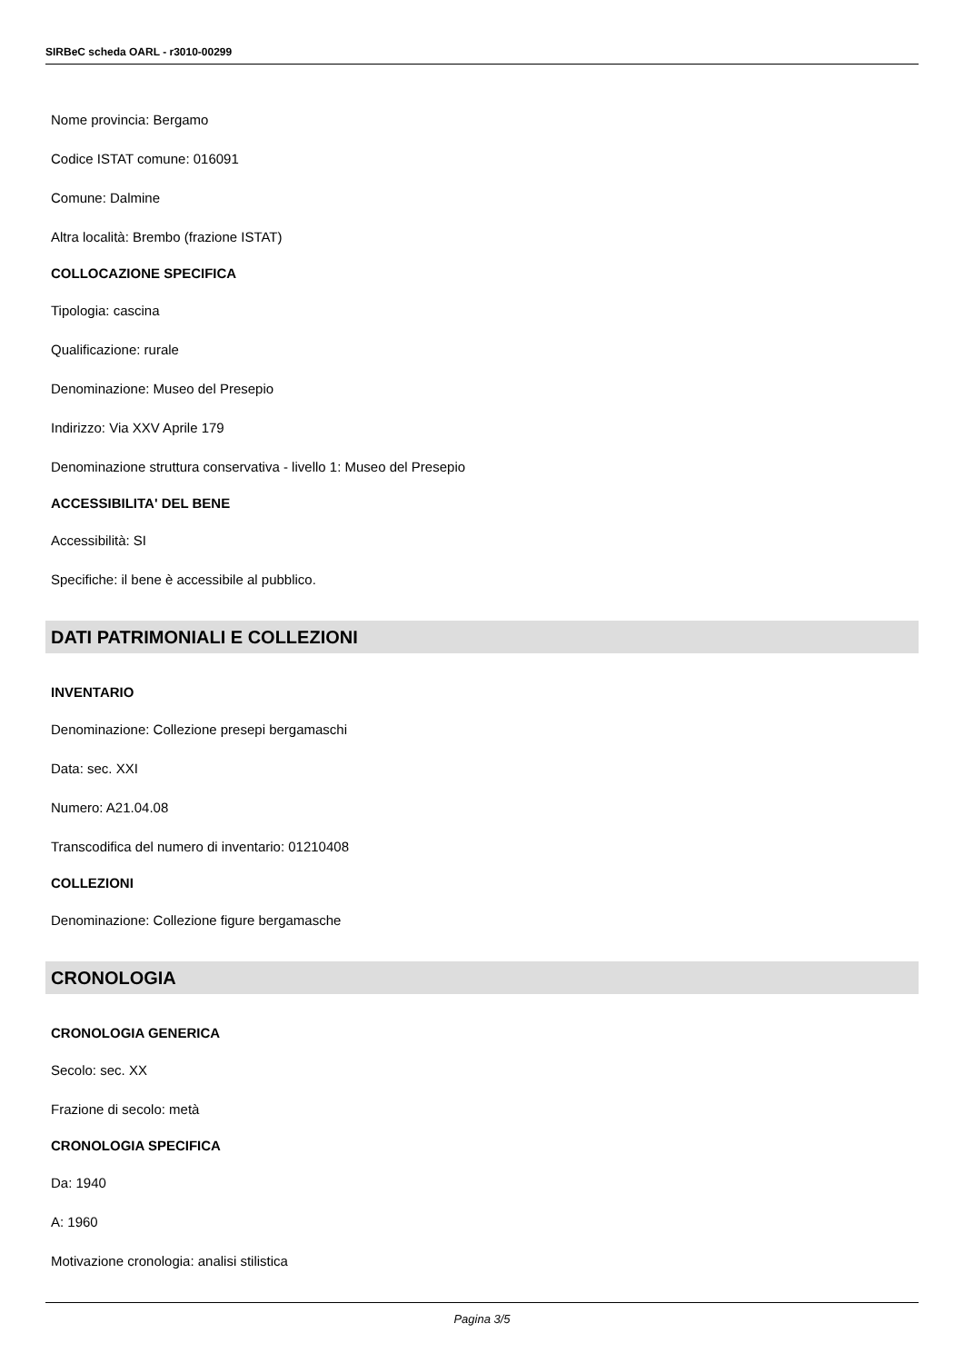SIRBeC scheda OARL - r3010-00299
Nome provincia: Bergamo
Codice ISTAT comune: 016091
Comune: Dalmine
Altra località: Brembo (frazione ISTAT)
COLLOCAZIONE SPECIFICA
Tipologia: cascina
Qualificazione: rurale
Denominazione: Museo del Presepio
Indirizzo: Via XXV Aprile 179
Denominazione struttura conservativa - livello 1: Museo del Presepio
ACCESSIBILITA' DEL BENE
Accessibilità: SI
Specifiche: il bene è accessibile al pubblico.
DATI PATRIMONIALI E COLLEZIONI
INVENTARIO
Denominazione: Collezione presepi bergamaschi
Data: sec. XXI
Numero: A21.04.08
Transcodifica del numero di inventario: 01210408
COLLEZIONI
Denominazione: Collezione figure bergamasche
CRONOLOGIA
CRONOLOGIA GENERICA
Secolo: sec. XX
Frazione di secolo: metà
CRONOLOGIA SPECIFICA
Da: 1940
A: 1960
Motivazione cronologia: analisi stilistica
Pagina 3/5